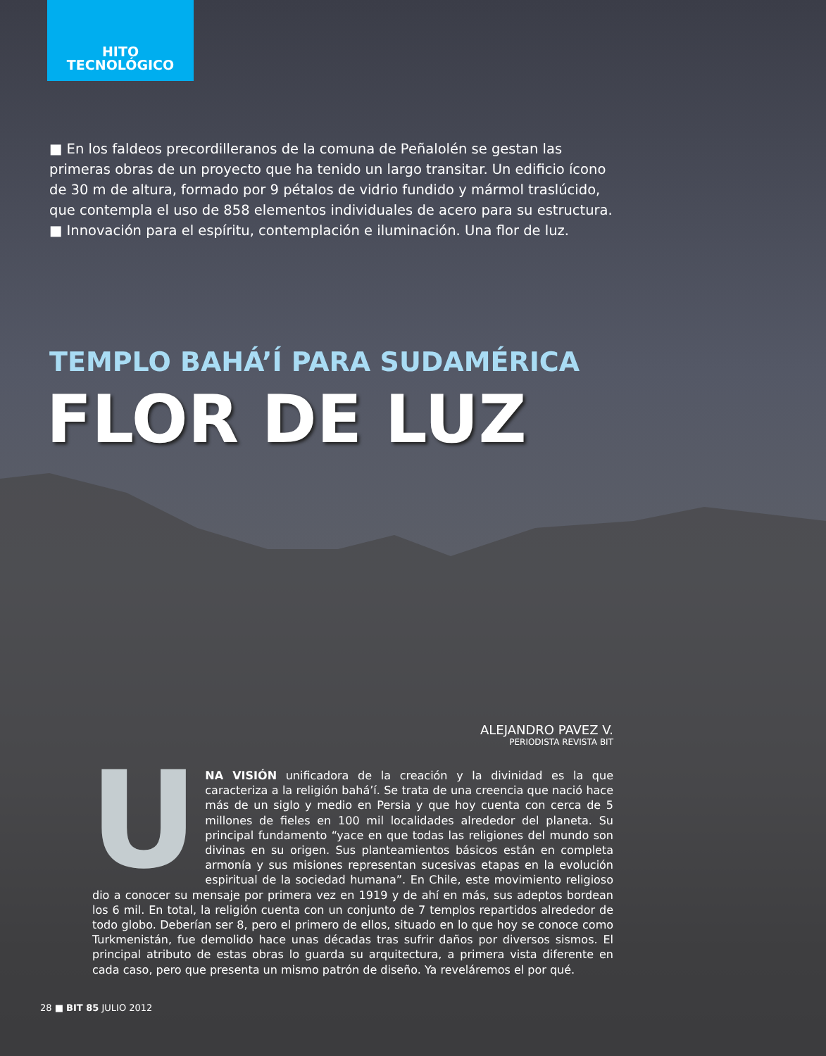HITO
TECNOLÓGICO
■ En los faldeos precordilleranos de la comuna de Peñalolén se gestan las primeras obras de un proyecto que ha tenido un largo transitar. Un edificio ícono de 30 m de altura, formado por 9 pétalos de vidrio fundido y mármol traslúcido, que contempla el uso de 858 elementos individuales de acero para su estructura. ■ Innovación para el espíritu, contemplación e iluminación. Una flor de luz.
TEMPLO BAHÁ’Í PARA SUDAMÉRICA
FLOR DE LUZ
ALEJANDRO PAVEZ V.
PERIODISTA REVISTA BIT
UNA VISIÓN unificadora de la creación y la divinidad es la que caracteriza a la religión bahá’í. Se trata de una creencia que nació hace más de un siglo y medio en Persia y que hoy cuenta con cerca de 5 millones de fieles en 100 mil localidades alrededor del planeta. Su principal fundamento “yace en que todas las religiones del mundo son divinas en su origen. Sus planteamientos básicos están en completa armonía y sus misiones representan sucesivas etapas en la evolución espiritual de la sociedad humana”. En Chile, este movimiento religioso dio a conocer su mensaje por primera vez en 1919 y de ahí en más, sus adeptos bordean los 6 mil. En total, la religión cuenta con un conjunto de 7 templos repartidos alrededor de todo globo. Deberían ser 8, pero el primero de ellos, situado en lo que hoy se conoce como Turkmenistán, fue demolido hace unas décadas tras sufrir daños por diversos sismos. El principal atributo de estas obras lo guarda su arquitectura, a primera vista diferente en cada caso, pero que presenta un mismo patrón de diseño. Ya reveláremos el por qué.
28 ■ BIT 85 JULIO 2012